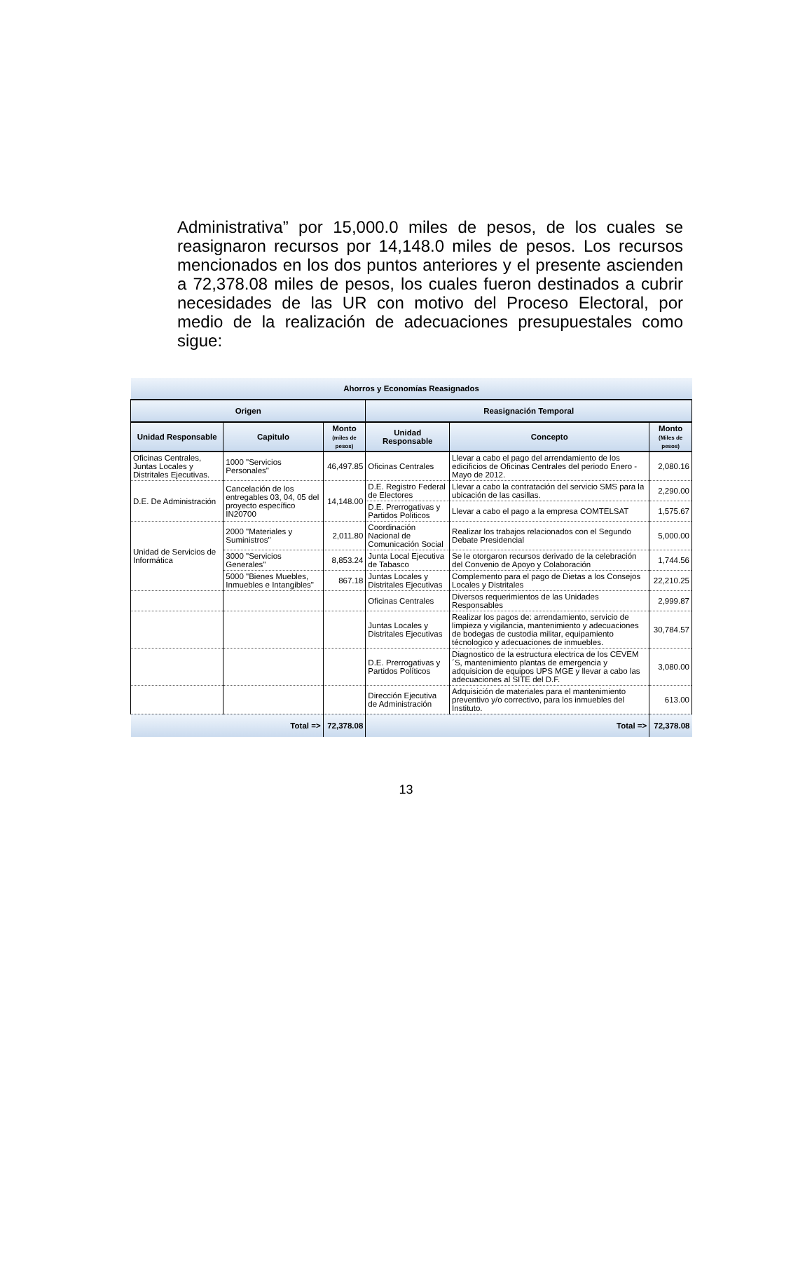Administrativa” por 15,000.0 miles de pesos, de los cuales se reasignaron recursos por 14,148.0 miles de pesos. Los recursos mencionados en los dos puntos anteriores y el presente ascienden a 72,378.08 miles de pesos, los cuales fueron destinados a cubrir necesidades de las UR con motivo del Proceso Electoral, por medio de la realización de adecuaciones presupuestales como sigue:
| Ahorros y Economías Reasignados | | | | | |
| --- | --- | --- | --- | --- | --- |
| Origen | | | Reasignación Temporal | | |
| Unidad Responsable | Capitulo | Monto (miles de pesos) | Unidad Responsable | Concepto | Monto (Miles de pesos) |
| Oficinas Centrales, Juntas Locales y Distritales Ejecutivas. | 1000 "Servicios Personales" | 46,497.85 | Oficinas Centrales | Llevar a cabo el pago del arrendamiento de los edicificios de Oficinas Centrales del periodo Enero - Mayo de 2012. | 2,080.16 |
| D.E. De Administración | Cancelación de los entregables 03, 04, 05 del proyecto específico IN20700 | 14,148.00 | D.E. Registro Federal de Electores | Llevar a cabo la contratación del servicio SMS para la ubicación de las casillas. | 2,290.00 |
| | | | D.E. Prerrogativas y Partidos Politicos | Llevar a cabo el pago a la empresa COMTELSAT | 1,575.67 |
| Unidad de Servicios de Informática | 2000 "Materiales y Suministros" | 2,011.80 | Coordinación Nacional de Comunicación Social | Realizar los trabajos relacionados con el Segundo Debate Presidencial | 5,000.00 |
| | 3000 "Servicios Generales" | 8,853.24 | Junta Local Ejecutiva de Tabasco | Se le otorgaron recursos derivado de la celebración del Convenio de Apoyo y Colaboración | 1,744.56 |
| | 5000 "Bienes Muebles, Inmuebles e Intangibles" | 867.18 | Juntas Locales y Distritales Ejecutivas | Complemento para el pago de Dietas a los Consejos Locales y Distritales | 22,210.25 |
| | | | Oficinas Centrales | Diversos requerimientos de las Unidades Responsables | 2,999.87 |
| | | | Juntas Locales y Distritales Ejecutivas | Realizar los pagos de: arrendamiento, servicio de limpieza y vigilancia, mantenimiento y adecuaciones de bodegas de custodia militar, equipamiento técnologico y adecuaciones de inmuebles. | 30,784.57 |
| | | | D.E. Prerrogativas y Partidos Políticos | Diagnostico de la estructura electrica de los CEVEM´S, mantenimiento plantas de emergencia y adquisicion de equipos UPS MGE y llevar a cabo las adecuaciones al SITE del D.F. | 3,080.00 |
| | | | Dirección Ejecutiva de Administración | Adquisición de materiales para el mantenimiento preventivo y/o correctivo, para los inmuebles del Instituto. | 613.00 |
| Total => | | 72,378.08 | Total => | | 72,378.08 |
13